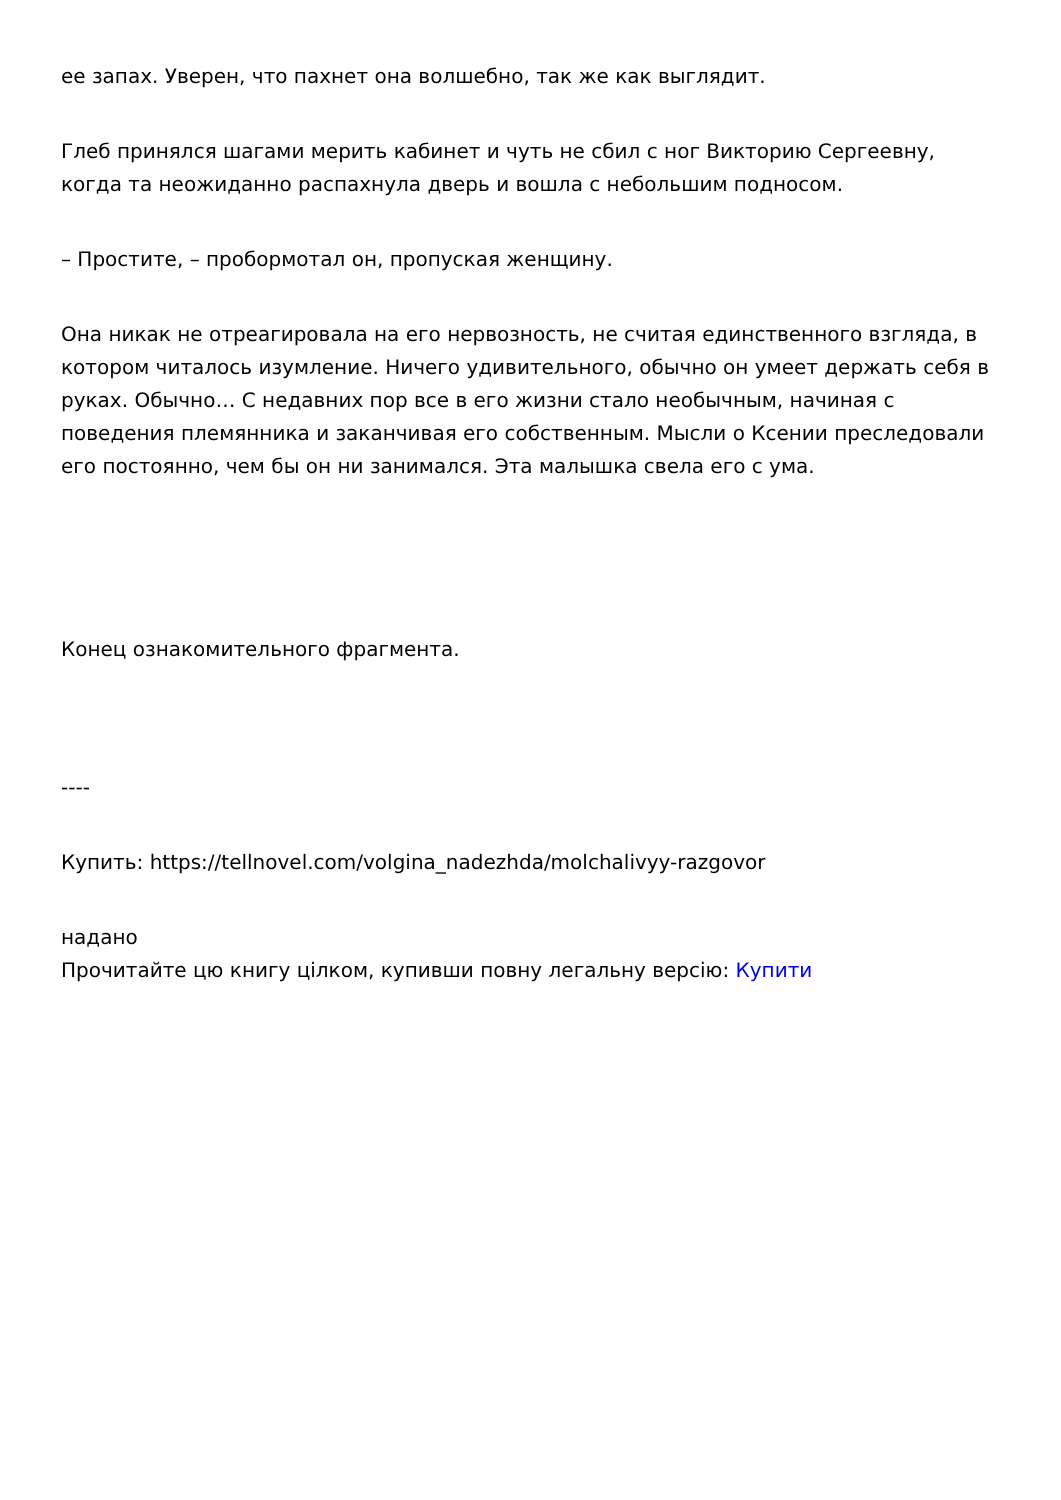ее запах. Уверен, что пахнет она волшебно, так же как выглядит.
Глеб принялся шагами мерить кабинет и чуть не сбил с ног Викторию Сергеевну, когда та неожиданно распахнула дверь и вошла с небольшим подносом.
– Простите, – пробормотал он, пропуская женщину.
Она никак не отреагировала на его нервозность, не считая единственного взгляда, в котором читалось изумление. Ничего удивительного, обычно он умеет держать себя в руках. Обычно… С недавних пор все в его жизни стало необычным, начиная с поведения племянника и заканчивая его собственным. Мысли о Ксении преследовали его постоянно, чем бы он ни занимался. Эта малышка свела его с ума.
Конец ознакомительного фрагмента.
----
Купить: https://tellnovel.com/volgina_nadezhda/molchalivyy-razgovor
надано
Прочитайте цю книгу цілком, купивши повну легальну версію: Купити